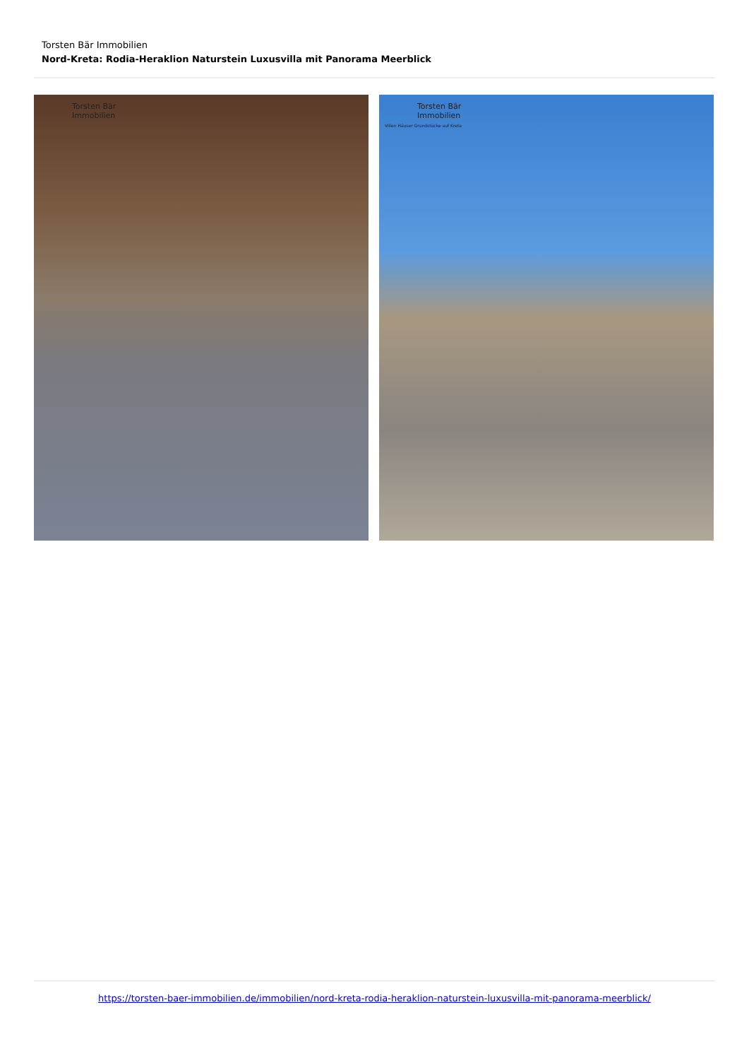Torsten Bär Immobilien
Nord-Kreta: Rodia-Heraklion Naturstein Luxusvilla mit Panorama Meerblick
Torsten Bär
Immobilien
Torsten Bär
Immobilien
Villen Häuser Grundstücke auf Kreta
https://torsten-baer-immobilien.de/immobilien/nord-kreta-rodia-heraklion-naturstein-luxusvilla-mit-panorama-meerblick/